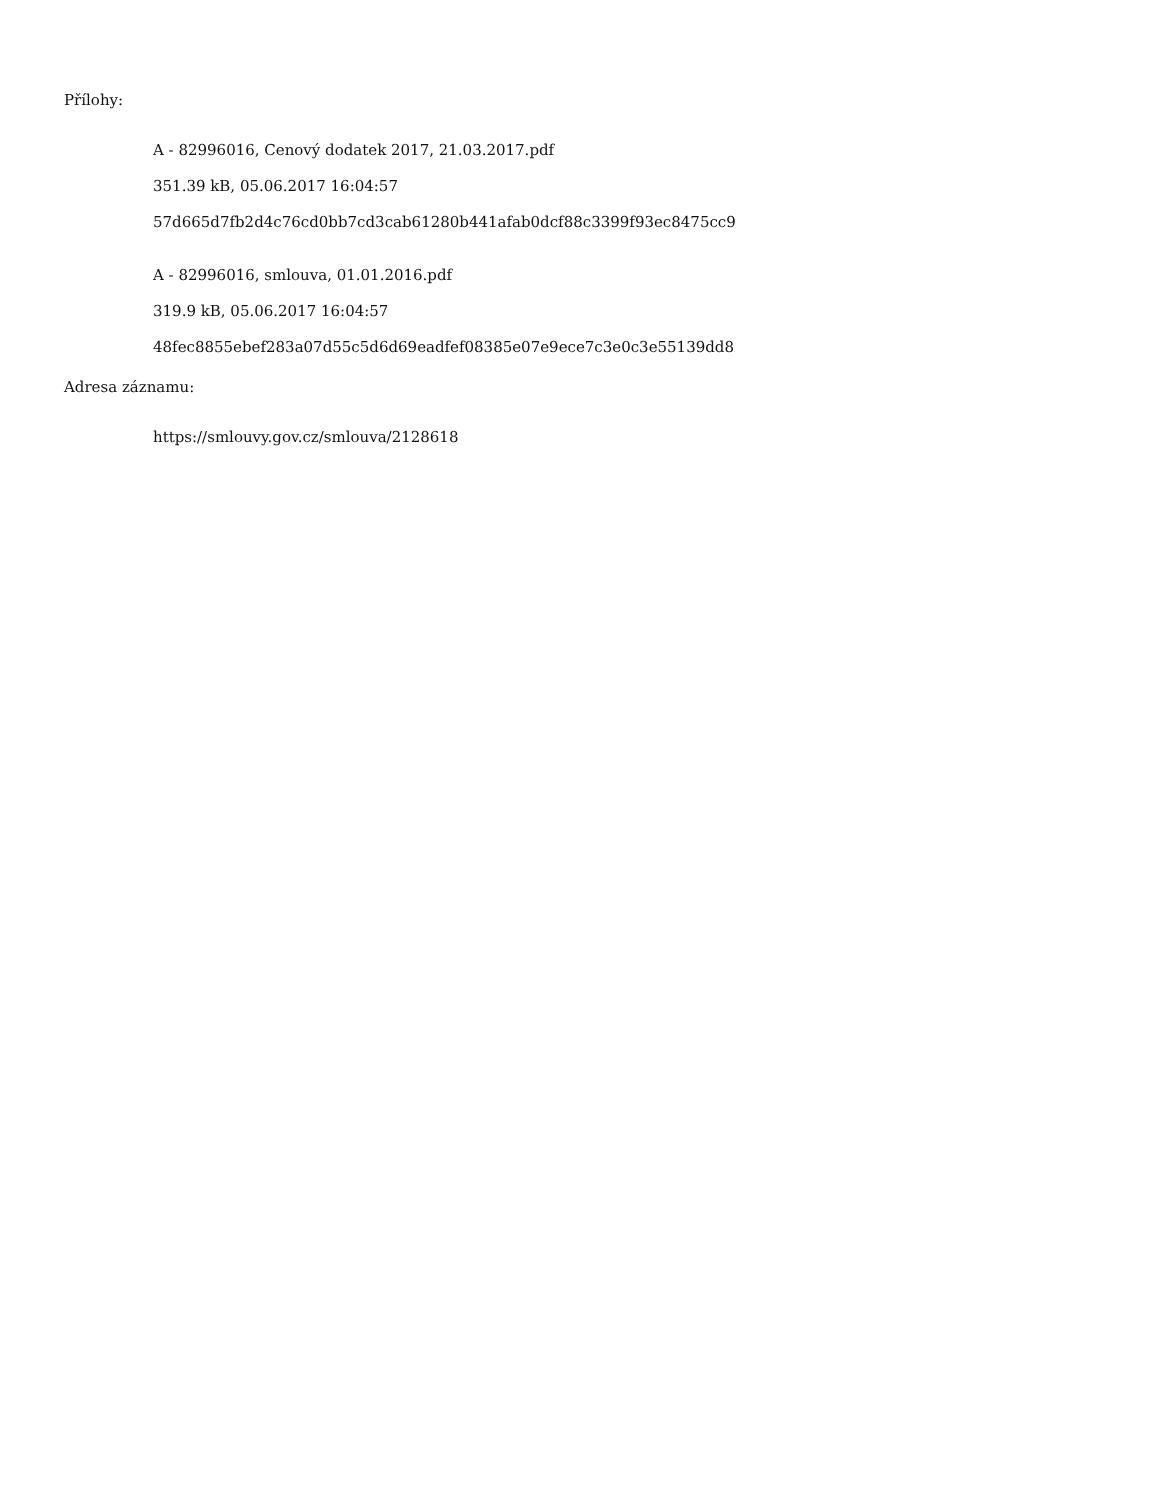Přílohy:
A - 82996016, Cenový dodatek 2017, 21.03.2017.pdf
351.39 kB, 05.06.2017 16:04:57
57d665d7fb2d4c76cd0bb7cd3cab61280b441afab0dcf88c3399f93ec8475cc9
A - 82996016, smlouva, 01.01.2016.pdf
319.9 kB, 05.06.2017 16:04:57
48fec8855ebef283a07d55c5d6d69eadfef08385e07e9ece7c3e0c3e55139dd8
Adresa záznamu:
https://smlouvy.gov.cz/smlouva/2128618